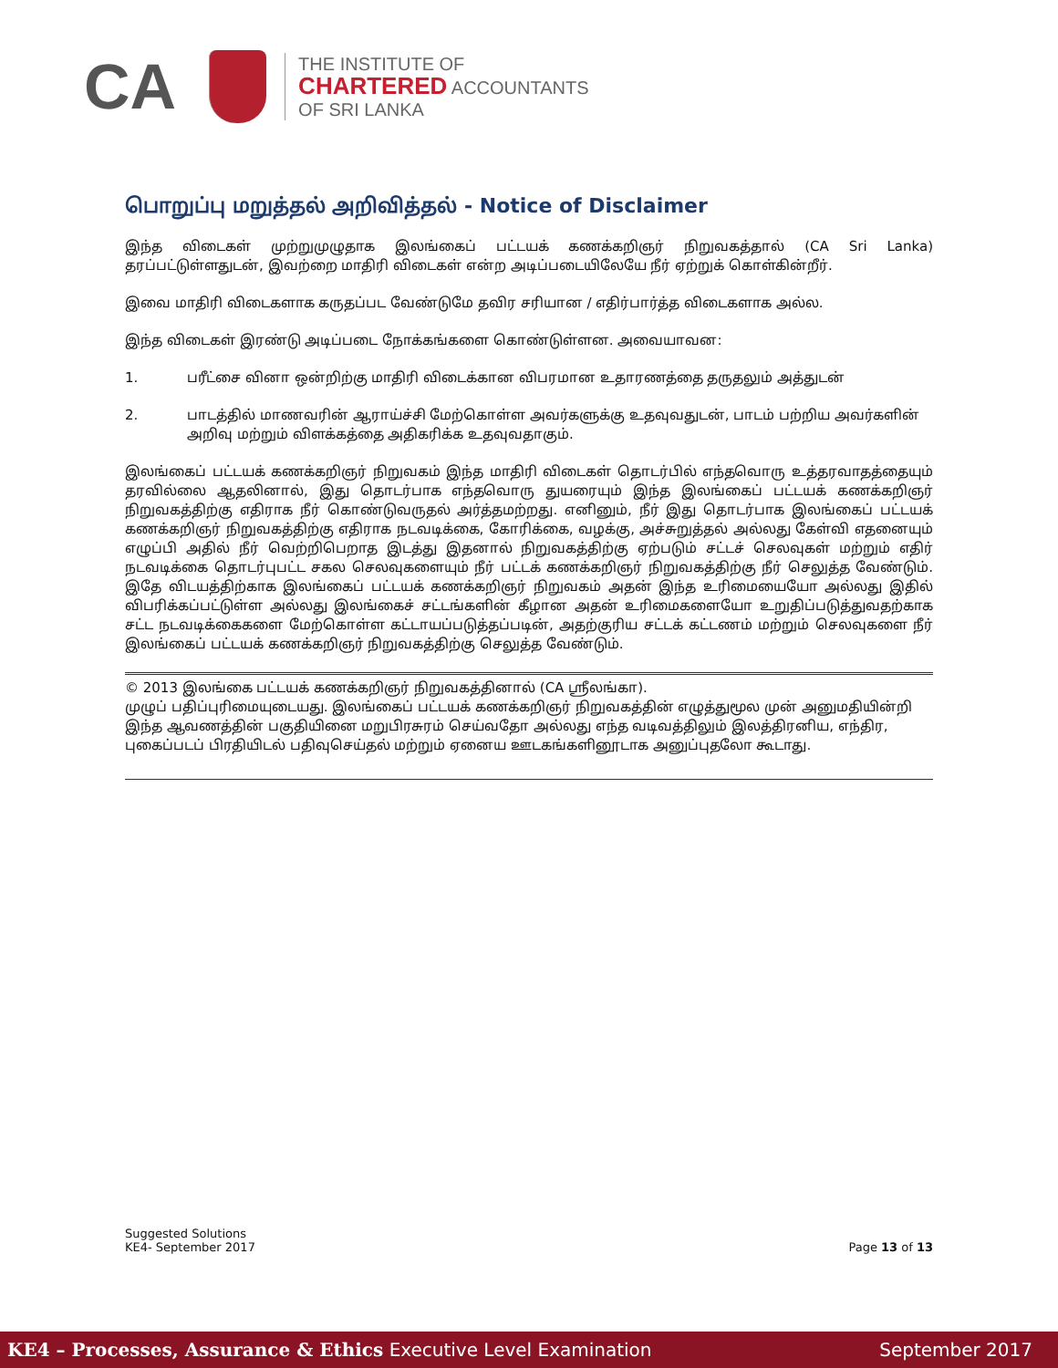CA
THE INSTITUTE OF
CHARTERED ACCOUNTANTS
OF SRI LANKA
பொறுப்பு மறுத்தல் அறிவித்தல் - Notice of Disclaimer
இந்த விடைகள் முற்றுமுழுதாக இலங்கைப் பட்டயக் கணக்கறிஞர் நிறுவகத்தால் (CA Sri Lanka) தரப்பட்டுள்ளதுடன், இவற்றை மாதிரி விடைகள் என்ற அடிப்படையிலேயே நீர் ஏற்றுக் கொள்கின்றீர்.
இவை மாதிரி விடைகளாக கருதப்பட வேண்டுமே தவிர சரியான / எதிர்பார்த்த விடைகளாக அல்ல.
இந்த விடைகள் இரண்டு அடிப்படை நோக்கங்களை கொண்டுள்ளன. அவையாவன:
1. பரீட்சை வினா ஒன்றிற்கு மாதிரி விடைக்கான விபரமான உதாரணத்தை தருதலும் அத்துடன்
2. பாடத்தில் மாணவரின் ஆராய்ச்சி மேற்கொள்ள அவர்களுக்கு உதவுவதுடன், பாடம் பற்றிய அவர்களின் அறிவு மற்றும் விளக்கத்தை அதிகரிக்க உதவுவதாகும்.
இலங்கைப் பட்டயக் கணக்கறிஞர் நிறுவகம் இந்த மாதிரி விடைகள் தொடர்பில் எந்தவொரு உத்தரவாதத்தையும் தரவில்லை ஆதலினால், இது தொடர்பாக எந்தவொரு துயரையும் இந்த இலங்கைப் பட்டயக் கணக்கறிஞர் நிறுவகத்திற்கு எதிராக நீர் கொண்டுவருதல் அர்த்தமற்றது. எனினும், நீர் இது தொடர்பாக இலங்கைப் பட்டயக் கணக்கறிஞர் நிறுவகத்திற்கு எதிராக நடவடிக்கை, கோரிக்கை, வழக்கு, அச்சுறுத்தல் அல்லது கேள்வி எதனையும் எழுப்பி அதில் நீர் வெற்றிபெறாத இடத்து இதனால் நிறுவகத்திற்கு ஏற்படும் சட்டச் செலவுகள் மற்றும் எதிர் நடவடிக்கை தொடர்புபட்ட சகல செலவுகளையும் நீர் பட்டக் கணக்கறிஞர் நிறுவகத்திற்கு நீர் செலுத்த வேண்டும். இதே விடயத்திற்காக இலங்கைப் பட்டயக் கணக்கறிஞர் நிறுவகம் அதன் இந்த உரிமையையோ அல்லது இதில் விபரிக்கப்பட்டுள்ள அல்லது இலங்கைச் சட்டங்களின் கீழான அதன் உரிமைகளையோ உறுதிப்படுத்துவதற்காக சட்ட நடவடிக்கைகளை மேற்கொள்ள கட்டாயப்படுத்தப்படின், அதற்குரிய சட்டக் கட்டணம் மற்றும் செலவுகளை நீர் இலங்கைப் பட்டயக் கணக்கறிஞர் நிறுவகத்திற்கு செலுத்த வேண்டும்.
© 2013 இலங்கை பட்டயக் கணக்கறிஞர் நிறுவகத்தினால் (CA ஸ்ரீலங்கா).
முழுப் பதிப்புரிமையுடையது. இலங்கைப் பட்டயக் கணக்கறிஞர் நிறுவகத்தின் எழுத்துமூல முன் அனுமதியின்றி இந்த ஆவணத்தின் பகுதியினை மறுபிரசுரம் செய்வதோ அல்லது எந்த வடிவத்திலும் இலத்திரனிய, எந்திர, புகைப்படப் பிரதியிடல் பதிவுசெய்தல் மற்றும் ஏனைய ஊடகங்களினூடாக அனுப்புதலோ கூடாது.
Suggested Solutions
KE4- September 2017
Page 13 of 13
KE4 – Processes, Assurance & Ethics Executive Level Examination
September 2017